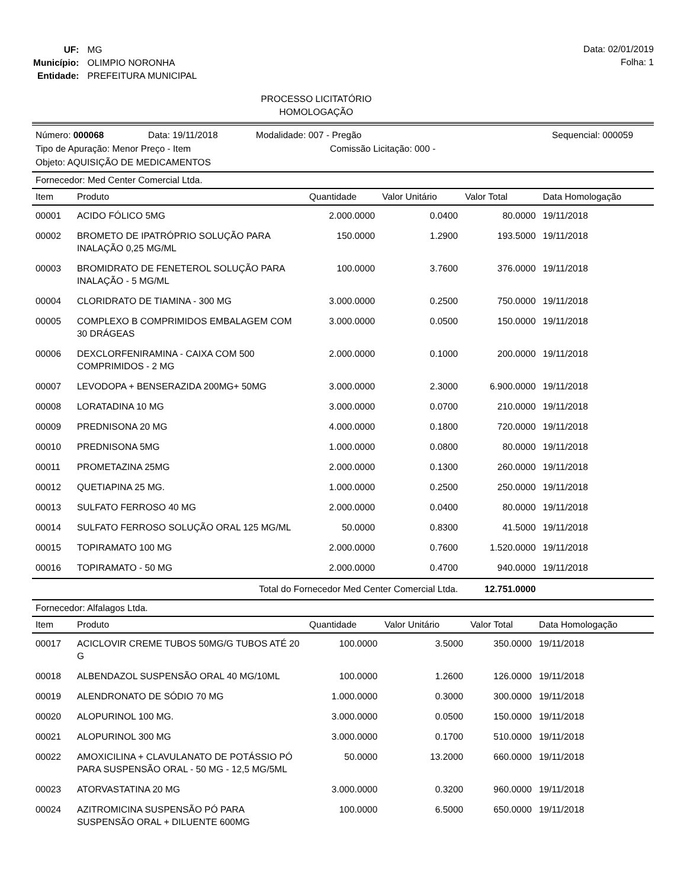| UF: | MG |
| Município: | OLIMPIO NORONHA |
| Entidade: | PREFEITURA MUNICIPAL |
Data: 02/01/2019
Folha: 1
PROCESSO LICITATÓRIO
HOMOLOGAÇÃO
Número: 000068 Data: 19/11/2018 Modalidade: 007 - Pregão Sequencial: 000059
Tipo de Apuração: Menor Preço - Item Comissão Licitação: 000 -
Objeto: AQUISIÇÃO DE MEDICAMENTOS
Fornecedor: Med Center Comercial Ltda.
| Item | Produto | Quantidade | Valor Unitário | Valor Total | Data Homologação |
| --- | --- | --- | --- | --- | --- |
| 00001 | ACIDO FÓLICO 5MG | 2.000.0000 | 0.0400 | 80.0000 | 19/11/2018 |
| 00002 | BROMETO DE IPATRÓPRIO SOLUÇÃO PARA INALAÇÃO 0,25 MG/ML | 150.0000 | 1.2900 | 193.5000 | 19/11/2018 |
| 00003 | BROMIDRATO DE FENETEROL SOLUÇÃO PARA INALAÇÃO - 5 MG/ML | 100.0000 | 3.7600 | 376.0000 | 19/11/2018 |
| 00004 | CLORIDRATO DE TIAMINA - 300 MG | 3.000.0000 | 0.2500 | 750.0000 | 19/11/2018 |
| 00005 | COMPLEXO B COMPRIMIDOS EMBALAGEM COM 30 DRÁGEAS | 3.000.0000 | 0.0500 | 150.0000 | 19/11/2018 |
| 00006 | DEXCLORFENIRAMINA - CAIXA COM 500 COMPRIMIDOS - 2 MG | 2.000.0000 | 0.1000 | 200.0000 | 19/11/2018 |
| 00007 | LEVODOPA + BENSERAZIDA 200MG+ 50MG | 3.000.0000 | 2.3000 | 6.900.0000 | 19/11/2018 |
| 00008 | LORATADINA 10 MG | 3.000.0000 | 0.0700 | 210.0000 | 19/11/2018 |
| 00009 | PREDNISONA 20 MG | 4.000.0000 | 0.1800 | 720.0000 | 19/11/2018 |
| 00010 | PREDNISONA 5MG | 1.000.0000 | 0.0800 | 80.0000 | 19/11/2018 |
| 00011 | PROMETAZINA 25MG | 2.000.0000 | 0.1300 | 260.0000 | 19/11/2018 |
| 00012 | QUETIAPINA 25 MG. | 1.000.0000 | 0.2500 | 250.0000 | 19/11/2018 |
| 00013 | SULFATO FERROSO 40 MG | 2.000.0000 | 0.0400 | 80.0000 | 19/11/2018 |
| 00014 | SULFATO FERROSO SOLUÇÃO ORAL 125 MG/ML | 50.0000 | 0.8300 | 41.5000 | 19/11/2018 |
| 00015 | TOPIRAMATO 100 MG | 2.000.0000 | 0.7600 | 1.520.0000 | 19/11/2018 |
| 00016 | TOPIRAMATO - 50 MG | 2.000.0000 | 0.4700 | 940.0000 | 19/11/2018 |
| Total do Fornecedor Med Center Comercial Ltda. | | | | 12.751.0000 | |
Fornecedor: Alfalagos Ltda.
| Item | Produto | Quantidade | Valor Unitário | Valor Total | Data Homologação |
| --- | --- | --- | --- | --- | --- |
| 00017 | ACICLOVIR CREME TUBOS 50MG/G TUBOS ATÉ 20 G | 100.0000 | 3.5000 | 350.0000 | 19/11/2018 |
| 00018 | ALBENDAZOL SUSPENSÃO ORAL 40 MG/10ML | 100.0000 | 1.2600 | 126.0000 | 19/11/2018 |
| 00019 | ALENDRONATO DE SÓDIO 70 MG | 1.000.0000 | 0.3000 | 300.0000 | 19/11/2018 |
| 00020 | ALOPURINOL 100 MG. | 3.000.0000 | 0.0500 | 150.0000 | 19/11/2018 |
| 00021 | ALOPURINOL 300 MG | 3.000.0000 | 0.1700 | 510.0000 | 19/11/2018 |
| 00022 | AMOXICILINA + CLAVULANATO DE POTÁSSIO PÓ PARA SUSPENSÃO ORAL - 50 MG - 12,5 MG/5ML | 50.0000 | 13.2000 | 660.0000 | 19/11/2018 |
| 00023 | ATORVASTATINA 20 MG | 3.000.0000 | 0.3200 | 960.0000 | 19/11/2018 |
| 00024 | AZITROMICINA SUSPENSÃO PÓ PARA SUSPENSÃO ORAL + DILUENTE 600MG | 100.0000 | 6.5000 | 650.0000 | 19/11/2018 |